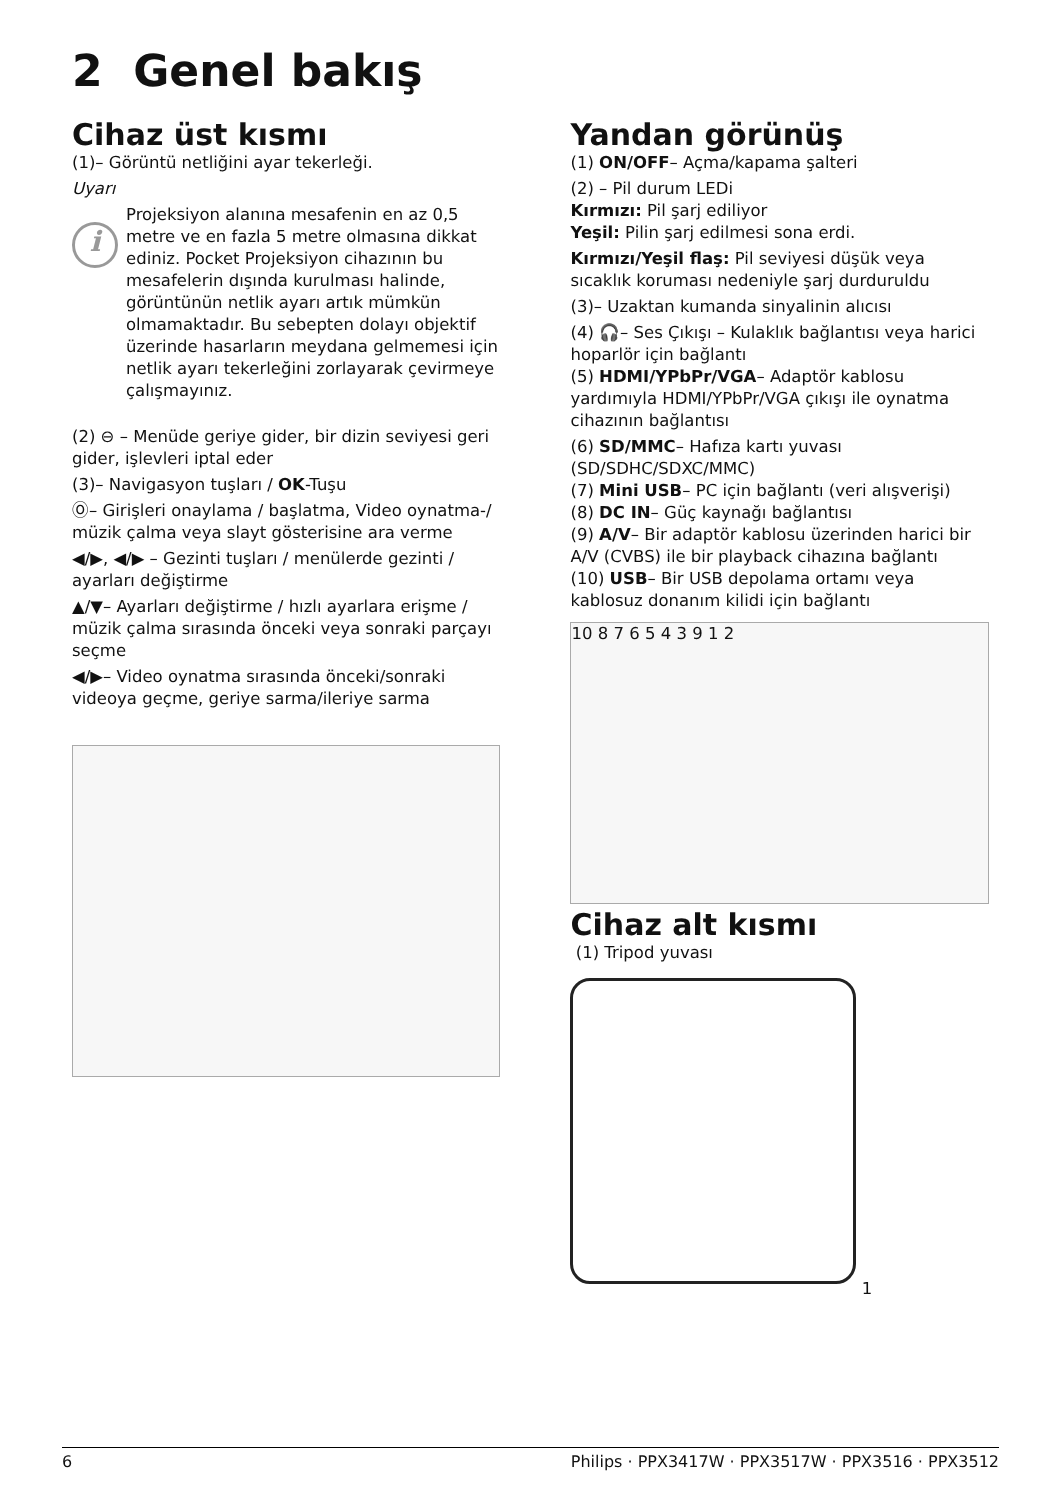2 Genel bakış
Cihaz üst kısmı
(1)– Görüntü netliğini ayar tekerleği.
Uyarı
i
Projeksiyon alanına mesafenin en az 0,5 metre ve en fazla 5 metre olmasına dikkat ediniz. Pocket Projeksiyon cihazının bu mesafelerin dışında kurulması halinde, görüntünün netlik ayarı artık mümkün olmamaktadır. Bu sebepten dolayı objektif üzerinde hasarların meydana gelmemesi için netlik ayarı tekerleğini zorlayarak çevirmeye çalışmayınız.
(2) ⊖ – Menüde geriye gider, bir dizin seviyesi geri gider, işlevleri iptal eder
(3)– Navigasyon tuşları / OK-Tuşu
Ⓞ– Girişleri onaylama / başlatma, Video oynatma-/ müzik çalma veya slayt gösterisine ara verme
◀/▶, ◀/▶ – Gezinti tuşları / menülerde gezinti / ayarları değiştirme
▲/▼– Ayarları değiştirme / hızlı ayarlara erişme / müzik çalma sırasında önceki veya sonraki parçayı seçme
◀/▶– Video oynatma sırasında önceki/sonraki videoya geçme, geriye sarma/ileriye sarma
Yandan görünüş
(1) ON/OFF– Açma/kapama şalteri
(2) – Pil durum LEDi
Kırmızı: Pil şarj ediliyor
Yeşil: Pilin şarj edilmesi sona erdi.
Kırmızı/Yeşil flaş: Pil seviyesi düşük veya sıcaklık koruması nedeniyle şarj durduruldu
(3)– Uzaktan kumanda sinyalinin alıcısı
(4) 🎧– Ses Çıkışı – Kulaklık bağlantısı veya harici hoparlör için bağlantı
(5) HDMI/YPbPr/VGA– Adaptör kablosu yardımıyla HDMI/YPbPr/VGA çıkışı ile oynatma cihazının bağlantısı
(6) SD/MMC– Hafıza kartı yuvası (SD/SDHC/SDXC/MMC)
(7) Mini USB– PC için bağlantı (veri alışverişi)
(8) DC IN– Güç kaynağı bağlantısı
(9) A/V– Bir adaptör kablosu üzerinden harici bir A/V (CVBS) ile bir playback cihazına bağlantı
(10) USB– Bir USB depolama ortamı veya kablosuz donanım kilidi için bağlantı
10 8 7 6 5 4 3 9 1 2
Cihaz alt kısmı
(1) Tripod yuvası
1
6 Philips · PPX3417W · PPX3517W · PPX3516 · PPX3512